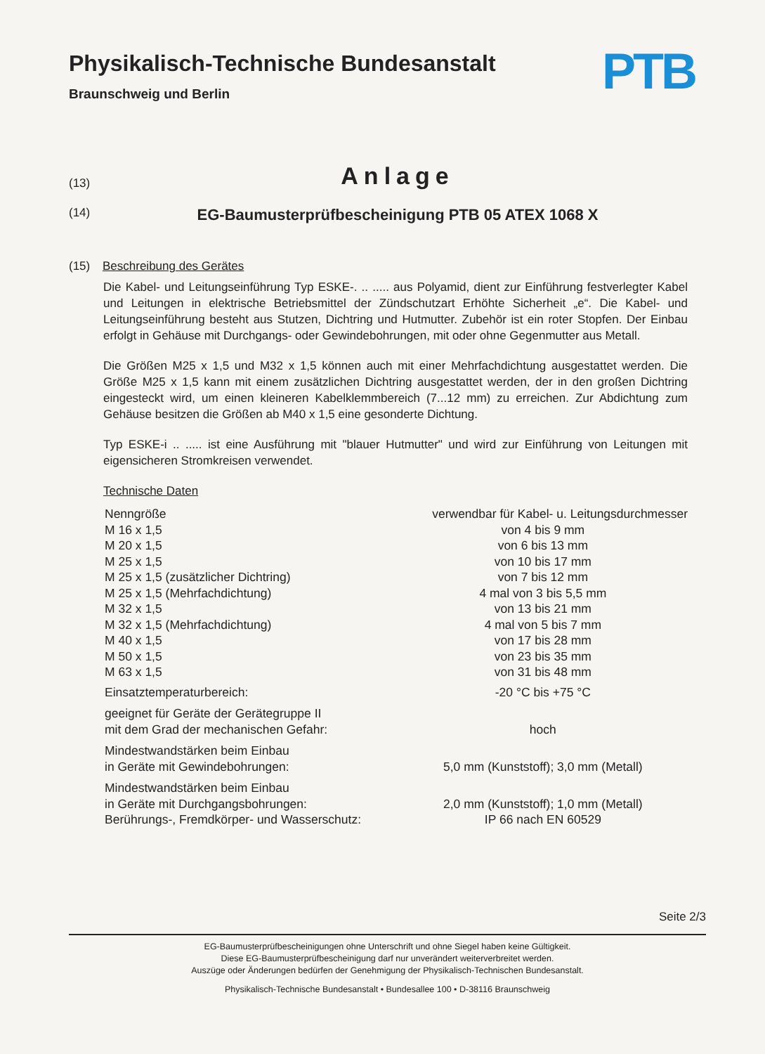Physikalisch-Technische Bundesanstalt
Braunschweig und Berlin
PTB
(13)
Anlage
(14)
EG-Baumusterprüfbescheinigung PTB 05 ATEX 1068 X
(15) Beschreibung des Gerätes
Die Kabel- und Leitungseinführung Typ ESKE-. .. ..... aus Polyamid, dient zur Einführung festverlegter Kabel und Leitungen in elektrische Betriebsmittel der Zündschutzart Erhöhte Sicherheit „e“. Die Kabel- und Leitungseinführung besteht aus Stutzen, Dichtring und Hutmutter. Zubehör ist ein roter Stopfen. Der Einbau erfolgt in Gehäuse mit Durchgangs- oder Gewindebohrungen, mit oder ohne Gegenmutter aus Metall.
Die Größen M25 x 1,5 und M32 x 1,5 können auch mit einer Mehrfachdichtung ausgestattet werden. Die Größe M25 x 1,5 kann mit einem zusätzlichen Dichtring ausgestattet werden, der in den großen Dichtring eingesteckt wird, um einen kleineren Kabelklemmbereich (7...12 mm) zu erreichen. Zur Abdichtung zum Gehäuse besitzen die Größen ab M40 x 1,5 eine gesonderte Dichtung.
Typ ESKE-i .. ..... ist eine Ausführung mit "blauer Hutmutter" und wird zur Einführung von Leitungen mit eigensicheren Stromkreisen verwendet.
Technische Daten
| Nenngröße | verwendbar für Kabel- u. Leitungsdurchmesser |
| M 16 x 1,5 | von 4 bis 9 mm |
| M 20 x 1,5 | von 6 bis 13 mm |
| M 25 x 1,5 | von 10 bis 17 mm |
| M 25 x 1,5 (zusätzlicher Dichtring) | von 7 bis 12 mm |
| M 25 x 1,5 (Mehrfachdichtung) | 4 mal von 3 bis 5,5 mm |
| M 32 x 1,5 | von 13 bis 21 mm |
| M 32 x 1,5 (Mehrfachdichtung) | 4 mal von 5 bis 7 mm |
| M 40 x 1,5 | von 17 bis 28 mm |
| M 50 x 1,5 | von 23 bis 35 mm |
| M 63 x 1,5 | von 31 bis 48 mm |
| Einsatztemperaturbereich: | -20 °C bis +75 °C |
| geeignet für Geräte der Gerätegruppe II mit dem Grad der mechanischen Gefahr: | hoch |
| Mindestwandstärken beim Einbau in Geräte mit Gewindebohrungen: | 5,0 mm (Kunststoff); 3,0 mm (Metall) |
| Mindestwandstärken beim Einbau in Geräte mit Durchgangsbohrungen: | 2,0 mm (Kunststoff); 1,0 mm (Metall) |
| Berührungs-, Fremdkörper- und Wasserschutz: | IP 66 nach EN 60529 |
Seite 2/3
EG-Baumusterprüfbescheinigungen ohne Unterschrift und ohne Siegel haben keine Gültigkeit.
Diese EG-Baumusterprüfbescheinigung darf nur unverändert weiterverbreitet werden.
Auszüge oder Änderungen bedürfen der Genehmigung der Physikalisch-Technischen Bundesanstalt.
Physikalisch-Technische Bundesanstalt • Bundesallee 100 • D-38116 Braunschweig